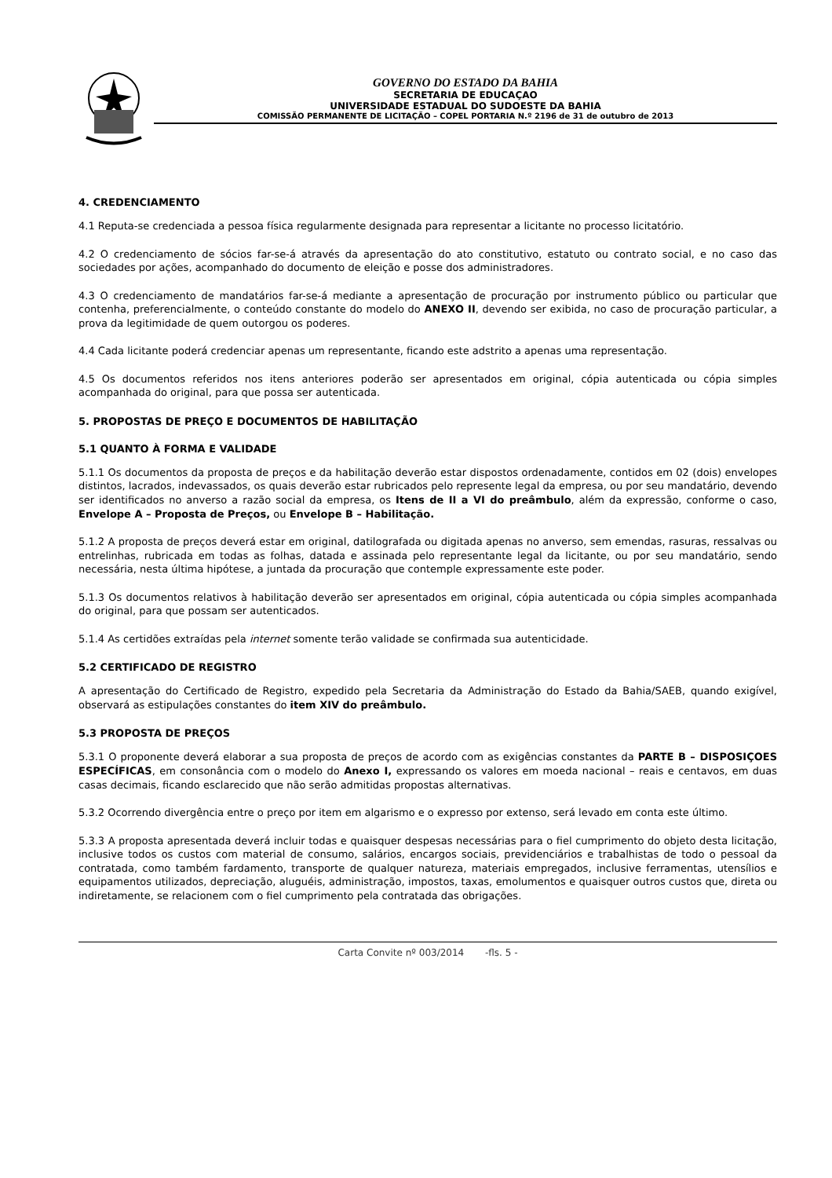GOVERNO DO ESTADO DA BAHIA
SECRETARIA DE EDUCAÇAO
UNIVERSIDADE ESTADUAL DO SUDOESTE DA BAHIA
COMISSÃO PERMANENTE DE LICITAÇÃO – COPEL PORTARIA N.º 2196 de 31 de outubro de 2013
4. CREDENCIAMENTO
4.1 Reputa-se credenciada a pessoa física regularmente designada para representar a licitante no processo licitatório.
4.2 O credenciamento de sócios far-se-á através da apresentação do ato constitutivo, estatuto ou contrato social, e no caso das sociedades por ações, acompanhado do documento de eleição e posse dos administradores.
4.3 O credenciamento de mandatários far-se-á mediante a apresentação de procuração por instrumento público ou particular que contenha, preferencialmente, o conteúdo constante do modelo do ANEXO II, devendo ser exibida, no caso de procuração particular, a prova da legitimidade de quem outorgou os poderes.
4.4 Cada licitante poderá credenciar apenas um representante, ficando este adstrito a apenas uma representação.
4.5 Os documentos referidos nos itens anteriores poderão ser apresentados em original, cópia autenticada ou cópia simples acompanhada do original, para que possa ser autenticada.
5. PROPOSTAS DE PREÇO E DOCUMENTOS DE HABILITAÇÃO
5.1 QUANTO À FORMA E VALIDADE
5.1.1 Os documentos da proposta de preços e da habilitação deverão estar dispostos ordenadamente, contidos em 02 (dois) envelopes distintos, lacrados, indevassados, os quais deverão estar rubricados pelo represente legal da empresa, ou por seu mandatário, devendo ser identificados no anverso a razão social da empresa, os Itens de II a VI do preâmbulo, além da expressão, conforme o caso, Envelope A – Proposta de Preços, ou Envelope B – Habilitação.
5.1.2 A proposta de preços deverá estar em original, datilografada ou digitada apenas no anverso, sem emendas, rasuras, ressalvas ou entrelinhas, rubricada em todas as folhas, datada e assinada pelo representante legal da licitante, ou por seu mandatário, sendo necessária, nesta última hipótese, a juntada da procuração que contemple expressamente este poder.
5.1.3 Os documentos relativos à habilitação deverão ser apresentados em original, cópia autenticada ou cópia simples acompanhada do original, para que possam ser autenticados.
5.1.4 As certidões extraídas pela internet somente terão validade se confirmada sua autenticidade.
5.2 CERTIFICADO DE REGISTRO
A apresentação do Certificado de Registro, expedido pela Secretaria da Administração do Estado da Bahia/SAEB, quando exigível, observará as estipulações constantes do item XIV do preâmbulo.
5.3 PROPOSTA DE PREÇOS
5.3.1 O proponente deverá elaborar a sua proposta de preços de acordo com as exigências constantes da PARTE B – DISPOSIÇOES ESPECÍFICAS, em consonância com o modelo do Anexo I, expressando os valores em moeda nacional – reais e centavos, em duas casas decimais, ficando esclarecido que não serão admitidas propostas alternativas.
5.3.2 Ocorrendo divergência entre o preço por item em algarismo e o expresso por extenso, será levado em conta este último.
5.3.3 A proposta apresentada deverá incluir todas e quaisquer despesas necessárias para o fiel cumprimento do objeto desta licitação, inclusive todos os custos com material de consumo, salários, encargos sociais, previdenciários e trabalhistas de todo o pessoal da contratada, como também fardamento, transporte de qualquer natureza, materiais empregados, inclusive ferramentas, utensílios e equipamentos utilizados, depreciação, aluguéis, administração, impostos, taxas, emolumentos e quaisquer outros custos que, direta ou indiretamente, se relacionem com o fiel cumprimento pela contratada das obrigações.
Carta Convite nº 003/2014 -fls. 5 -